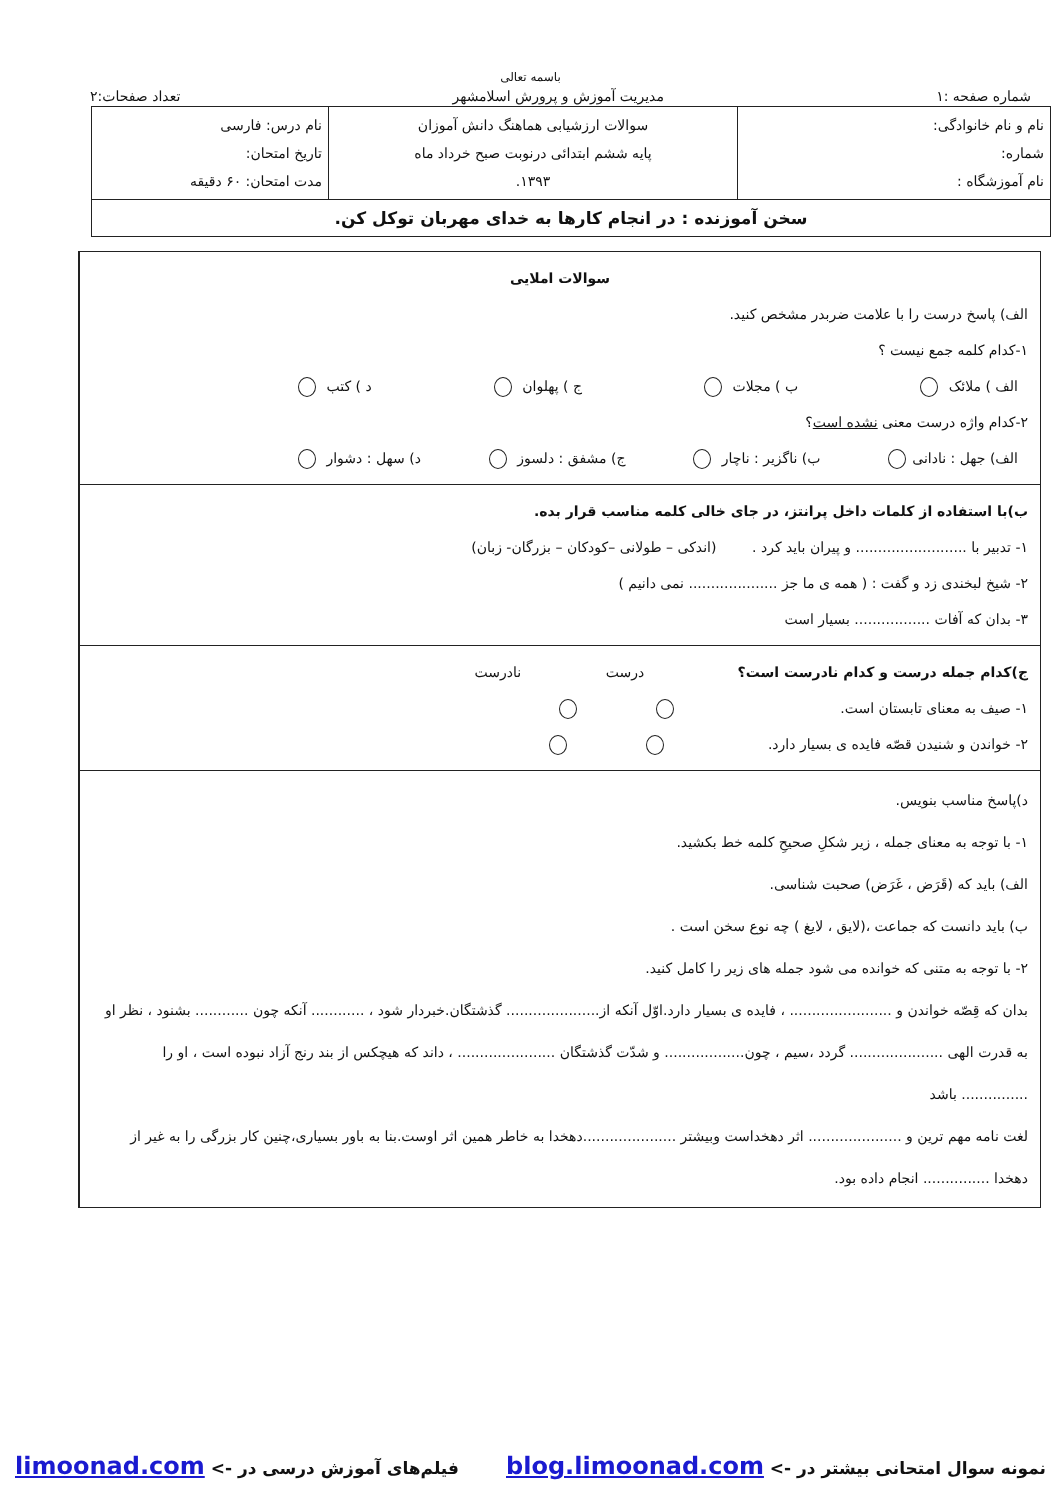باسمه تعالی
شماره صفحه :۱ مدیریت آموزش و پرورش اسلامشهر تعداد صفحات:۲
| نام و نام خانوادگی: شماره: نام آموزشگاه : | سوالات ارزشیابی هماهنگ دانش آموزان پایه ششم ابتدائی درنوبت صبح خرداد ماه ۱۳۹۳. | نام درس: فارسی تاریخ امتحان: مدت امتحان: ۶۰ دقیقه |
| سخن آموزنده : در انجام کارها به خدای مهربان توکل کن. | | |
سوالات املایی
الف) پاسخ درست را با علامت ضربدر مشخص کنید.
۱-کدام کلمه جمع نیست ؟
الف ) ملائک ب ) مجلات ج ) پهلوان د ) کتب
۲-کدام واژه درست معنی نشده است؟
الف) جهل : نادانی ب) ناگزیر : ناچار ج) مشفق : دلسوز د) سهل : دشوار
ب)با استفاده از کلمات داخل پرانتز، در جای خالی کلمه مناسب قرار بده.
۱- تدبیر با ......................... و پیران باید کرد . (اندکی – طولانی –کودکان – بزرگان- زبان)
۲- شیخ لبخندی زد و گفت : ( همه ی ما جز .................... نمی دانیم )
۳- بدان که آفات ................. بسیار است
ج)کدام جمله درست و کدام نادرست است؟ درست نادرست
۱- صیف به معنای تابستان است.
۲- خواندن و شنیدن قصّه فایده ی بسیار دارد.
د)پاسخ مناسب بنویس.
۱- با توجه به معنای جمله ، زیر شکلِ صحیحِ کلمه خط بکشید.
الف) باید که (قَرَض ، غَرَض) صحبت شناسی.
ب) باید دانست که جماعت ،(لایق ، لایغ ) چه نوع سخن است .
۲- با توجه به متنی که خوانده می شود جمله های زیر را کامل کنید.
بدان که قِصّه خواندن و ....................... ، فایده ی بسیار دارد.اوّل آنکه از..................... گذشتگان.خبردار شود ، ............ آنکه چون ............ بشنود ، نظر او به قدرت الهی ..................... گردد ،سیم ، چون.................. و شدّت گذشتگان ...................... ، داند که هیچکس از بند رنج آزاد نبوده است ، او را ............... باشد
لغت نامه مهم ترین و ..................... اثر دهخداست وبیشتر .....................دهخدا به خاطر همین اثر اوست.بنا به باور بسیاری،چنین کار بزرگی را به غیر از دهخدا ............... انجام داده بود.
نمونه سوال امتحانی بیشتر در -> blog.limoonad.com فیلم‌های آموزش درسی در -> limoonad.com